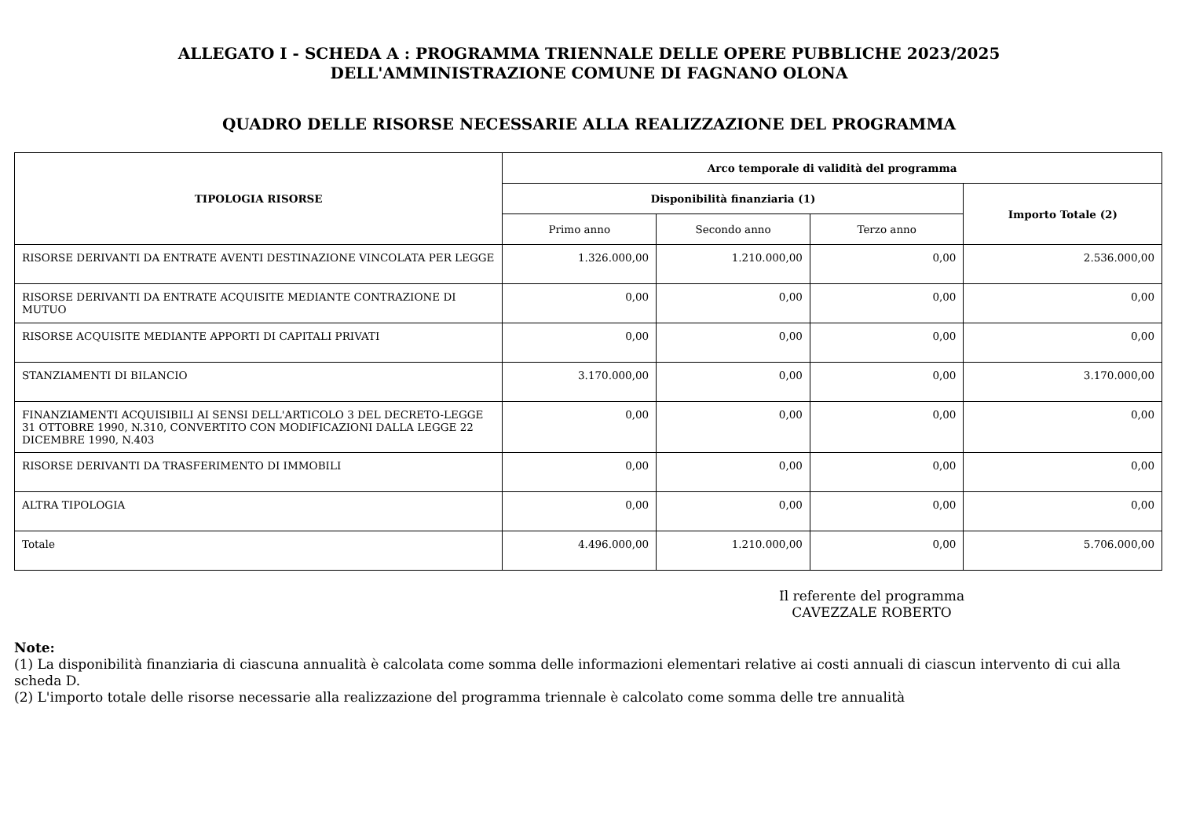ALLEGATO I - SCHEDA A : PROGRAMMA TRIENNALE DELLE OPERE PUBBLICHE 2023/2025
DELL'AMMINISTRAZIONE COMUNE DI FAGNANO OLONA
QUADRO DELLE RISORSE NECESSARIE ALLA REALIZZAZIONE DEL PROGRAMMA
| TIPOLOGIA RISORSE | Arco temporale di validità del programma | | | |
| --- | --- | --- | --- | --- |
| | Disponibilità finanziaria (1) | | | Importo Totale (2) |
| | Primo anno | Secondo anno | Terzo anno | |
| RISORSE DERIVANTI DA ENTRATE AVENTI DESTINAZIONE VINCOLATA PER LEGGE | 1.326.000,00 | 1.210.000,00 | 0,00 | 2.536.000,00 |
| RISORSE DERIVANTI DA ENTRATE ACQUISITE MEDIANTE CONTRAZIONE DI MUTUO | 0,00 | 0,00 | 0,00 | 0,00 |
| RISORSE ACQUISITE MEDIANTE APPORTI DI CAPITALI PRIVATI | 0,00 | 0,00 | 0,00 | 0,00 |
| STANZIAMENTI DI BILANCIO | 3.170.000,00 | 0,00 | 0,00 | 3.170.000,00 |
| FINANZIAMENTI ACQUISIBILI AI SENSI DELL'ARTICOLO 3 DEL DECRETO-LEGGE 31 OTTOBRE 1990, N.310, CONVERTITO CON MODIFICAZIONI DALLA LEGGE 22 DICEMBRE 1990, N.403 | 0,00 | 0,00 | 0,00 | 0,00 |
| RISORSE DERIVANTI DA TRASFERIMENTO DI IMMOBILI | 0,00 | 0,00 | 0,00 | 0,00 |
| ALTRA TIPOLOGIA | 0,00 | 0,00 | 0,00 | 0,00 |
| Totale | 4.496.000,00 | 1.210.000,00 | 0,00 | 5.706.000,00 |
Il referente del programma
CAVEZZALE ROBERTO
Note:
(1) La disponibilità finanziaria di ciascuna annualità è calcolata come somma delle informazioni elementari relative ai costi annuali di ciascun intervento di cui alla scheda D.
(2) L'importo totale delle risorse necessarie alla realizzazione del programma triennale è calcolato come somma delle tre annualità